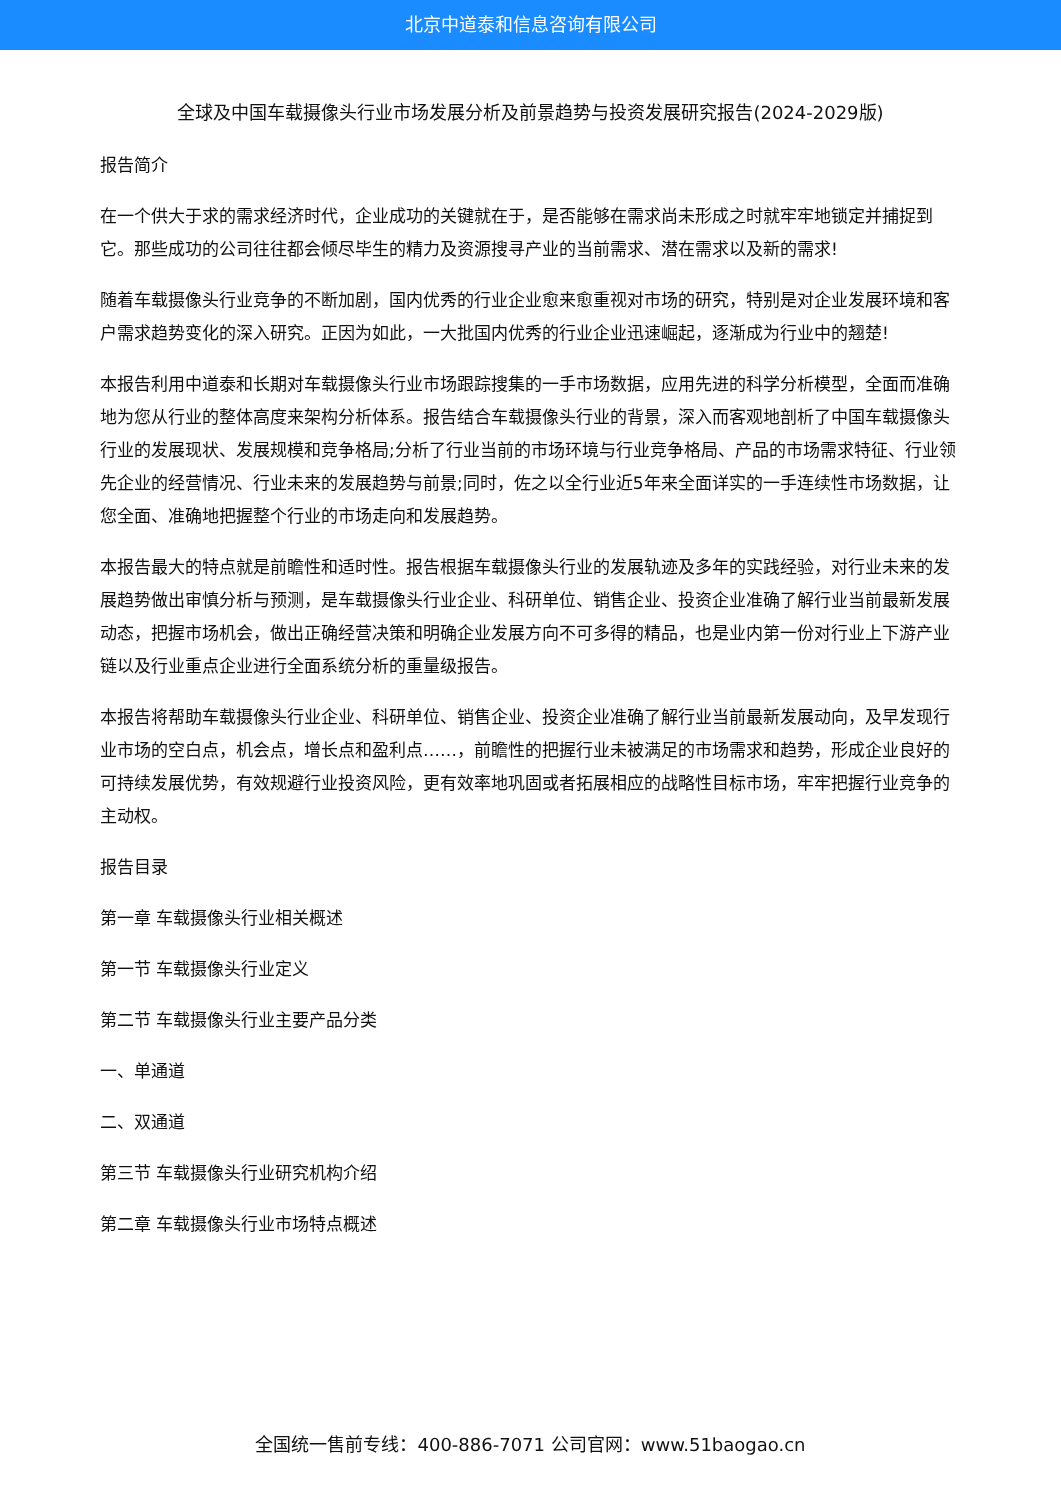北京中道泰和信息咨询有限公司
全球及中国车载摄像头行业市场发展分析及前景趋势与投资发展研究报告(2024-2029版)
报告简介
在一个供大于求的需求经济时代，企业成功的关键就在于，是否能够在需求尚未形成之时就牢牢地锁定并捕捉到它。那些成功的公司往往都会倾尽毕生的精力及资源搜寻产业的当前需求、潜在需求以及新的需求!
随着车载摄像头行业竞争的不断加剧，国内优秀的行业企业愈来愈重视对市场的研究，特别是对企业发展环境和客户需求趋势变化的深入研究。正因为如此，一大批国内优秀的行业企业迅速崛起，逐渐成为行业中的翘楚!
本报告利用中道泰和长期对车载摄像头行业市场跟踪搜集的一手市场数据，应用先进的科学分析模型，全面而准确地为您从行业的整体高度来架构分析体系。报告结合车载摄像头行业的背景，深入而客观地剖析了中国车载摄像头行业的发展现状、发展规模和竞争格局;分析了行业当前的市场环境与行业竞争格局、产品的市场需求特征、行业领先企业的经营情况、行业未来的发展趋势与前景;同时，佐之以全行业近5年来全面详实的一手连续性市场数据，让您全面、准确地把握整个行业的市场走向和发展趋势。
本报告最大的特点就是前瞻性和适时性。报告根据车载摄像头行业的发展轨迹及多年的实践经验，对行业未来的发展趋势做出审慎分析与预测，是车载摄像头行业企业、科研单位、销售企业、投资企业准确了解行业当前最新发展动态，把握市场机会，做出正确经营决策和明确企业发展方向不可多得的精品，也是业内第一份对行业上下游产业链以及行业重点企业进行全面系统分析的重量级报告。
本报告将帮助车载摄像头行业企业、科研单位、销售企业、投资企业准确了解行业当前最新发展动向，及早发现行业市场的空白点，机会点，增长点和盈利点……，前瞻性的把握行业未被满足的市场需求和趋势，形成企业良好的可持续发展优势，有效规避行业投资风险，更有效率地巩固或者拓展相应的战略性目标市场，牢牢把握行业竞争的主动权。
报告目录
第一章 车载摄像头行业相关概述
第一节 车载摄像头行业定义
第二节 车载摄像头行业主要产品分类
一、单通道
二、双通道
第三节 车载摄像头行业研究机构介绍
第二章 车载摄像头行业市场特点概述
全国统一售前专线：400-886-7071 公司官网：www.51baogao.cn